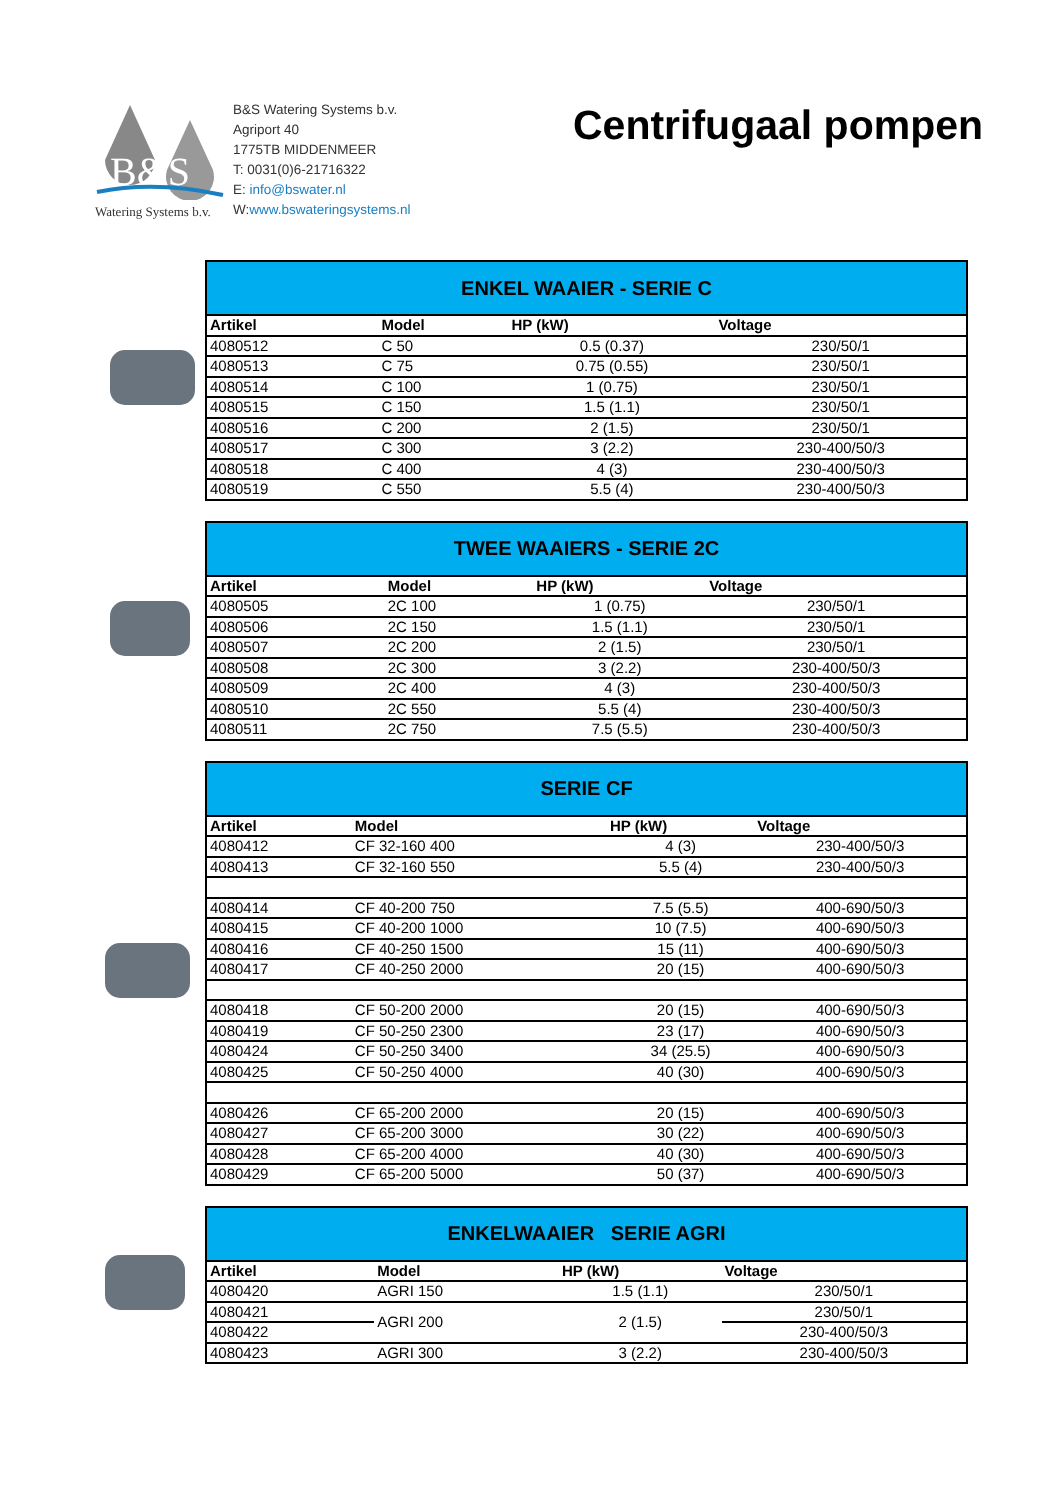B&S
Watering Systems b.v.
B&S Watering Systems b.v.
Agriport 40
1775TB MIDDENMEER
T: 0031(0)6-21716322
E: info@bswater.nl
W:www.bswateringsystems.nl
Centrifugaal pompen
| ENKEL WAAIER - SERIE C | | | |
| --- | --- | --- | --- |
| Artikel | Model | HP (kW) | Voltage |
| 4080512 | C 50 | 0.5 (0.37) | 230/50/1 |
| 4080513 | C 75 | 0.75 (0.55) | 230/50/1 |
| 4080514 | C 100 | 1 (0.75) | 230/50/1 |
| 4080515 | C 150 | 1.5 (1.1) | 230/50/1 |
| 4080516 | C 200 | 2 (1.5) | 230/50/1 |
| 4080517 | C 300 | 3 (2.2) | 230-400/50/3 |
| 4080518 | C 400 | 4 (3) | 230-400/50/3 |
| 4080519 | C 550 | 5.5 (4) | 230-400/50/3 |
| TWEE WAAIERS - SERIE 2C | | | |
| --- | --- | --- | --- |
| Artikel | Model | HP (kW) | Voltage |
| 4080505 | 2C 100 | 1 (0.75) | 230/50/1 |
| 4080506 | 2C 150 | 1.5 (1.1) | 230/50/1 |
| 4080507 | 2C 200 | 2 (1.5) | 230/50/1 |
| 4080508 | 2C 300 | 3 (2.2) | 230-400/50/3 |
| 4080509 | 2C 400 | 4 (3) | 230-400/50/3 |
| 4080510 | 2C 550 | 5.5 (4) | 230-400/50/3 |
| 4080511 | 2C 750 | 7.5 (5.5) | 230-400/50/3 |
| SERIE CF | | | |
| --- | --- | --- | --- |
| Artikel | Model | HP (kW) | Voltage |
| 4080412 | CF 32-160 400 | 4 (3) | 230-400/50/3 |
| 4080413 | CF 32-160 550 | 5.5 (4) | 230-400/50/3 |
| 4080414 | CF 40-200 750 | 7.5 (5.5) | 400-690/50/3 |
| 4080415 | CF 40-200 1000 | 10 (7.5) | 400-690/50/3 |
| 4080416 | CF 40-250 1500 | 15 (11) | 400-690/50/3 |
| 4080417 | CF 40-250 2000 | 20 (15) | 400-690/50/3 |
| 4080418 | CF 50-200 2000 | 20 (15) | 400-690/50/3 |
| 4080419 | CF 50-250 2300 | 23 (17) | 400-690/50/3 |
| 4080424 | CF 50-250 3400 | 34 (25.5) | 400-690/50/3 |
| 4080425 | CF 50-250 4000 | 40 (30) | 400-690/50/3 |
| 4080426 | CF 65-200 2000 | 20 (15) | 400-690/50/3 |
| 4080427 | CF 65-200 3000 | 30 (22) | 400-690/50/3 |
| 4080428 | CF 65-200 4000 | 40 (30) | 400-690/50/3 |
| 4080429 | CF 65-200 5000 | 50 (37) | 400-690/50/3 |
| ENKELWAAIER SERIE AGRI | | | |
| --- | --- | --- | --- |
| Artikel | Model | HP (kW) | Voltage |
| 4080420 | AGRI 150 | 1.5 (1.1) | 230/50/1 |
| 4080421 | AGRI 200 | 2 (1.5) | 230/50/1 |
| 4080422 | | | 230-400/50/3 |
| 4080423 | AGRI 300 | 3 (2.2) | 230-400/50/3 |